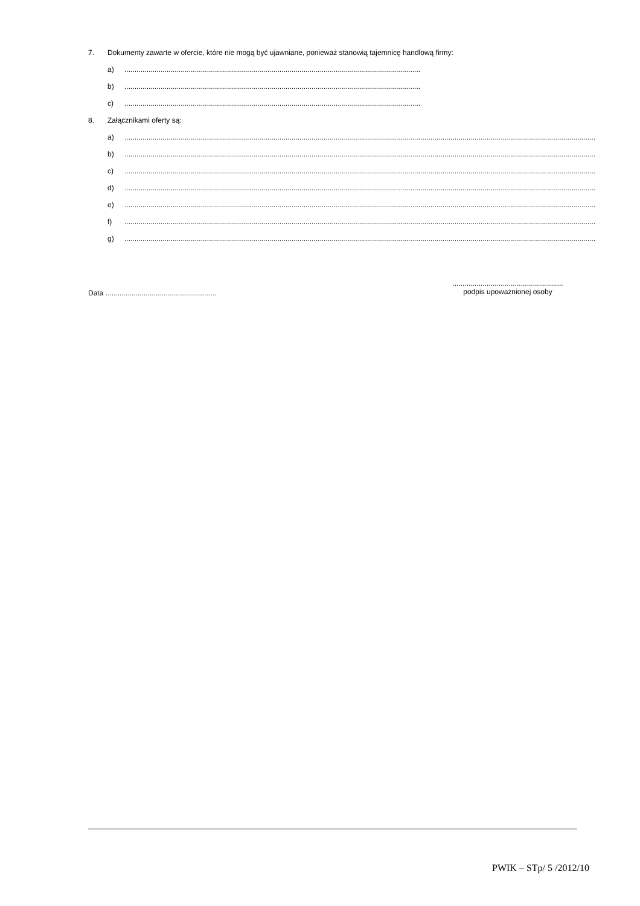7. Dokumenty zawarte w ofercie, które nie mogą być ujawniane, ponieważ stanowią tajemnicę handlową firmy:
a)................................................................................................................................................................
b)................................................................................................................................................................
c)................................................................................................................................................................
8. Załącznikami oferty są:
a)..........................................................................................................................................................................................................................................................
b)..........................................................................................................................................................................................................................................................
c)..........................................................................................................................................................................................................................................................
d)..........................................................................................................................................................................................................................................................
e)..........................................................................................................................................................................................................................................................
f)..........................................................................................................................................................................................................................................................
g)..........................................................................................................................................................................................................................................................
Data .......................................................
.......................................................
podpis upoważnionej osoby
PWIK – STp/ 5 /2012/10